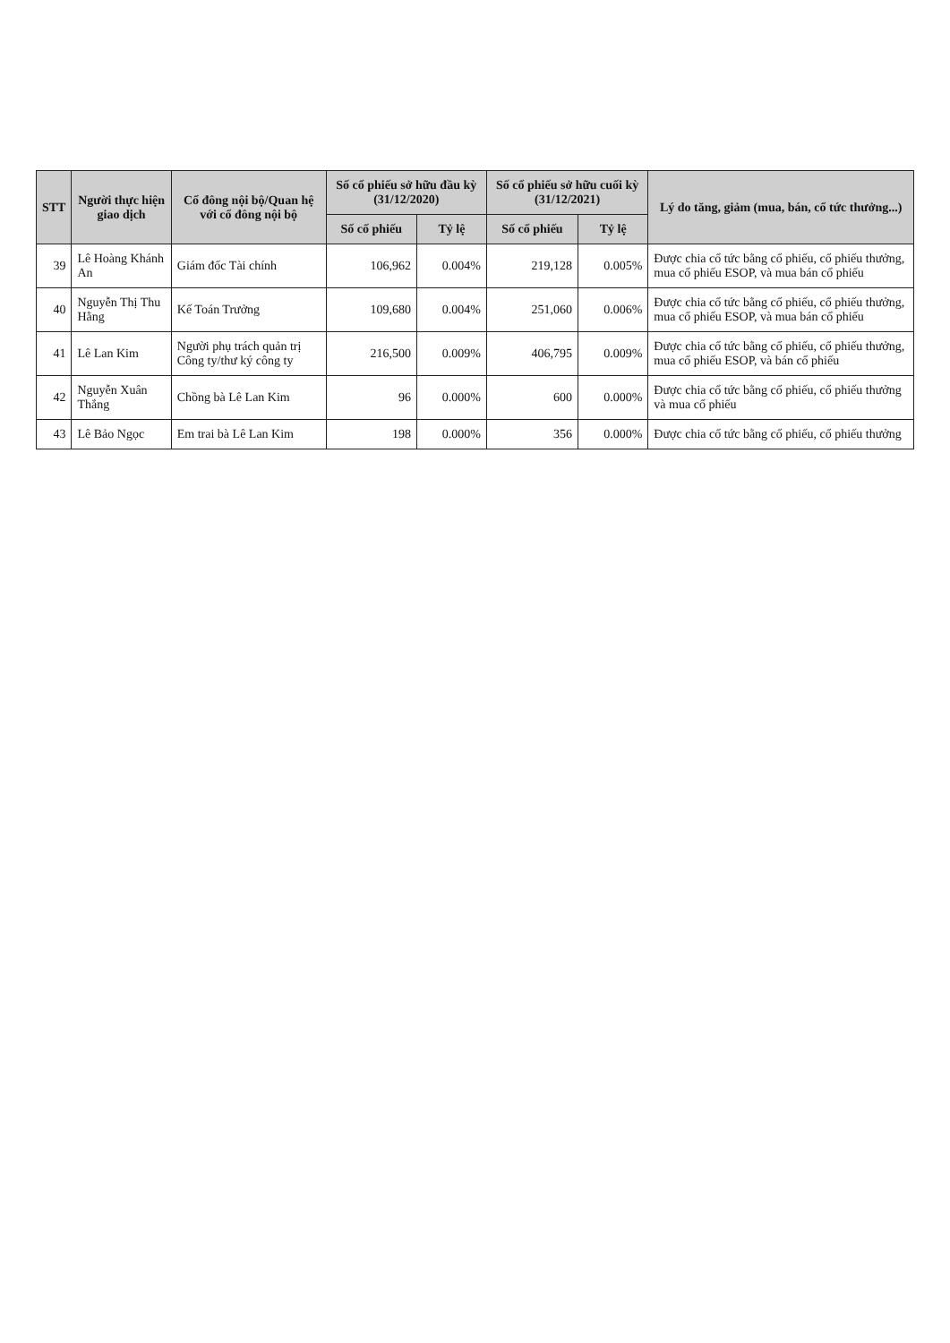| STT | Người thực hiện giao dịch | Cổ đông nội bộ/Quan hệ với cổ đông nội bộ | Số cổ phiếu sở hữu đầu kỳ (31/12/2020) | | Số cổ phiếu sở hữu cuối kỳ (31/12/2021) | | Lý do tăng, giảm (mua, bán, cổ tức thưởng...) |
| --- | --- | --- | --- | --- | --- | --- | --- |
| | | | Số cổ phiếu | Tỷ lệ | Số cổ phiếu | Tỷ lệ | |
| 39 | Lê Hoàng Khánh An | Giám đốc Tài chính | 106,962 | 0.004% | 219,128 | 0.005% | Được chia cổ tức bằng cổ phiếu, cổ phiếu thưởng, mua cổ phiếu ESOP, và mua bán cổ phiếu |
| 40 | Nguyễn Thị Thu Hằng | Kế Toán Trưởng | 109,680 | 0.004% | 251,060 | 0.006% | Được chia cổ tức bằng cổ phiếu, cổ phiếu thưởng, mua cổ phiếu ESOP, và mua bán cổ phiếu |
| 41 | Lê Lan Kim | Người phụ trách quản trị Công ty/thư ký công ty | 216,500 | 0.009% | 406,795 | 0.009% | Được chia cổ tức bằng cổ phiếu, cổ phiếu thưởng, mua cổ phiếu ESOP, và bán cổ phiếu |
| 42 | Nguyễn Xuân Thắng | Chồng bà Lê Lan Kim | 96 | 0.000% | 600 | 0.000% | Được chia cổ tức bằng cổ phiếu, cổ phiếu thưởng và mua cổ phiếu |
| 43 | Lê Bảo Ngọc | Em trai bà Lê Lan Kim | 198 | 0.000% | 356 | 0.000% | Được chia cổ tức bằng cổ phiếu, cổ phiếu thưởng |